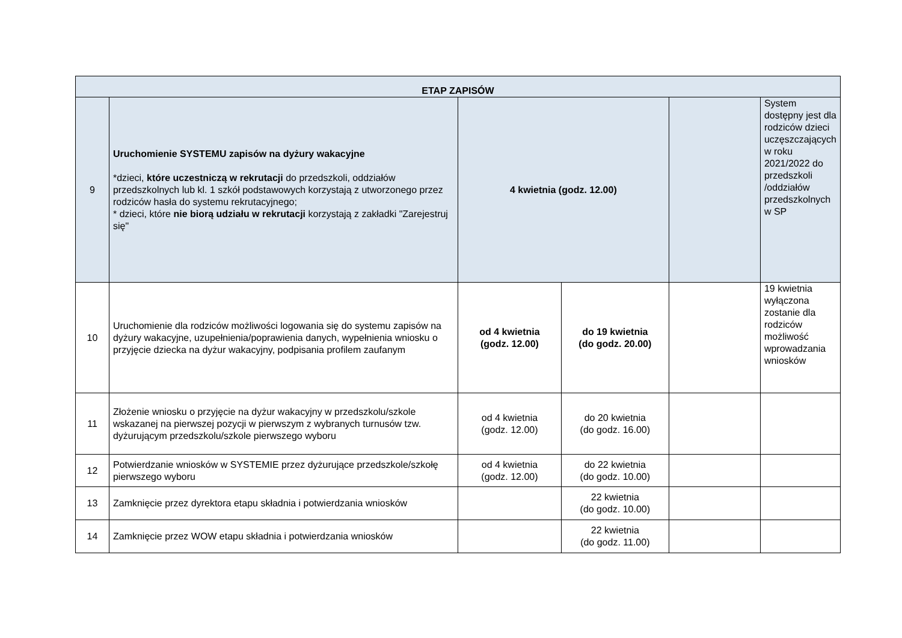| ETAP ZAPISÓW | | | | | |
| --- | --- | --- | --- | --- | --- |
| 9 | Uruchomienie SYSTEMU zapisów na dyżury wakacyjne *dzieci, które uczestniczą w rekrutacji do przedszkoli, oddziałów przedszkolnych lub kl. 1 szkół podstawowych korzystają z utworzonego przez rodziców hasła do systemu rekrutacyjnego; * dzieci, które nie biorą udziału w rekrutacji korzystają z zakładki "Zarejestruj się" | 4 kwietnia (godz. 12.00) | | | System dostępny jest dla rodziców dzieci uczęszczających w roku 2021/2022 do przedszkoli /oddziałów przedszkolnych w SP |
| 10 | Uruchomienie dla rodziców możliwości logowania się do systemu zapisów na dyżury wakacyjne, uzupełnienia/poprawienia danych, wypełnienia wniosku o przyjęcie dziecka na dyżur wakacyjny, podpisania profilem zaufanym | od 4 kwietnia (godz. 12.00) | do 19 kwietnia (do godz. 20.00) | | 19 kwietnia wyłączona zostanie dla rodziców możliwość wprowadzania wniosków |
| 11 | Złożenie wniosku o przyjęcie na dyżur wakacyjny w przedszkolu/szkole wskazanej na pierwszej pozycji w pierwszym z wybranych turnusów tzw. dyżurującym przedszkolu/szkole pierwszego wyboru | od 4 kwietnia (godz. 12.00) | do 20 kwietnia (do godz. 16.00) | | |
| 12 | Potwierdzanie wniosków w SYSTEMIE przez dyżurujące przedszkole/szkołę pierwszego wyboru | od 4 kwietnia (godz. 12.00) | do 22 kwietnia (do godz. 10.00) | | |
| 13 | Zamknięcie przez dyrektora etapu składnia i potwierdzania wniosków | | 22 kwietnia (do godz. 10.00) | | |
| 14 | Zamknięcie przez WOW etapu składnia i potwierdzania wniosków | | 22 kwietnia (do godz. 11.00) | | |